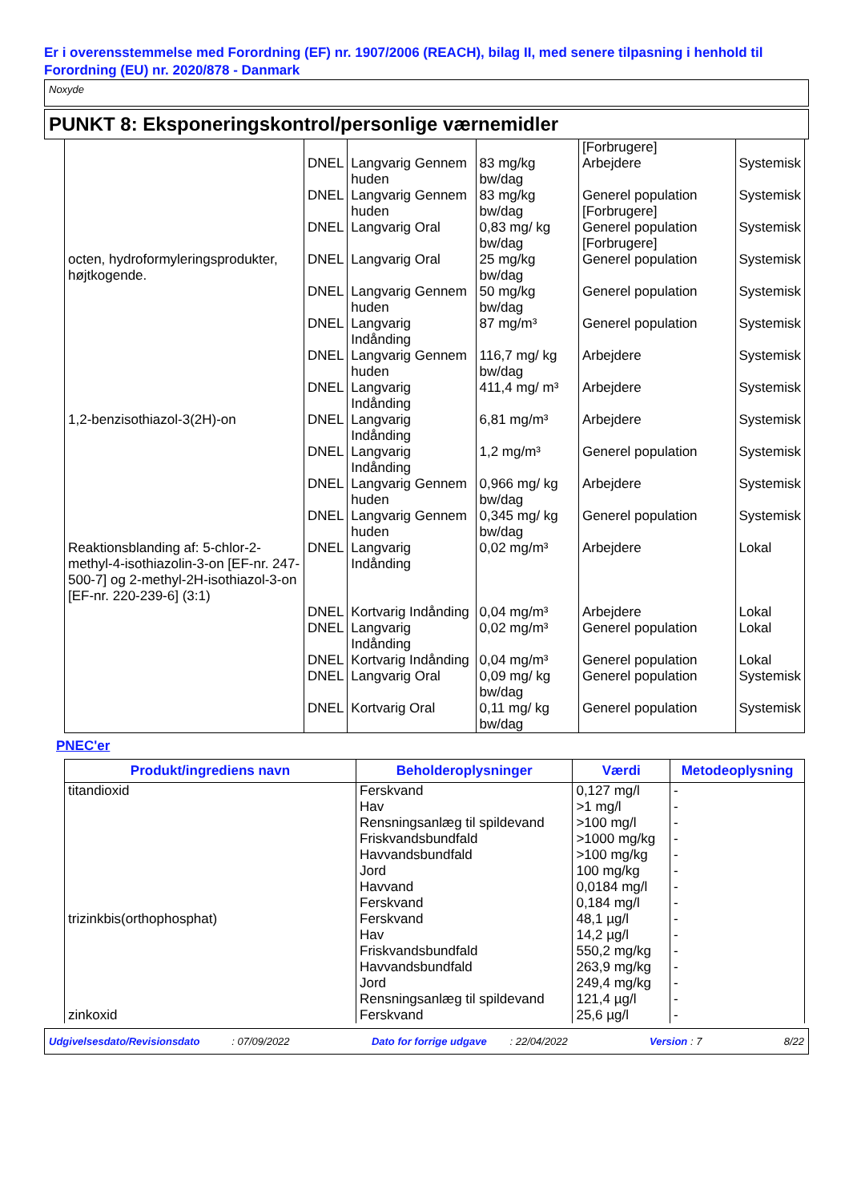Er i overensstemmelse med Forordning (EF) nr. 1907/2006 (REACH), bilag II, med senere tilpasning i henhold til Forordning (EU) nr. 2020/878 - Danmark
Noxyde
PUNKT 8: Eksponeringskontrol/personlige værnemidler
| | | | | [Forbrugere] | |
| | DNEL | Langvarig Gennem huden | 83 mg/kg bw/dag | Arbejdere | Systemisk |
| | DNEL | Langvarig Gennem huden | 83 mg/kg bw/dag | Generel population [Forbrugere] | Systemisk |
| | DNEL | Langvarig Oral | 0,83 mg/ kg bw/dag | Generel population [Forbrugere] | Systemisk |
| octen, hydroformyleringsprodukter, højtkogende. | DNEL | Langvarig Oral | 25 mg/kg bw/dag | Generel population | Systemisk |
| | DNEL | Langvarig Gennem huden | 50 mg/kg bw/dag | Generel population | Systemisk |
| | DNEL | Langvarig Indånding | 87 mg/m³ | Generel population | Systemisk |
| | DNEL | Langvarig Gennem huden | 116,7 mg/ kg bw/dag | Arbejdere | Systemisk |
| | DNEL | Langvarig Indånding | 411,4 mg/ m³ | Arbejdere | Systemisk |
| 1,2-benzisothiazol-3(2H)-on | DNEL | Langvarig Indånding | 6,81 mg/m³ | Arbejdere | Systemisk |
| | DNEL | Langvarig Indånding | 1,2 mg/m³ | Generel population | Systemisk |
| | DNEL | Langvarig Gennem huden | 0,966 mg/ kg bw/dag | Arbejdere | Systemisk |
| | DNEL | Langvarig Gennem huden | 0,345 mg/ kg bw/dag | Generel population | Systemisk |
| Reaktionsblanding af: 5-chlor-2-methyl-4-isothiazolin-3-on [EF-nr. 247-500-7] og 2-methyl-2H-isothiazol-3-on [EF-nr. 220-239-6] (3:1) | DNEL | Langvarig Indånding | 0,02 mg/m³ | Arbejdere | Lokal |
| | DNEL | Kortvarig Indånding | 0,04 mg/m³ | Arbejdere | Lokal |
| | DNEL | Langvarig Indånding | 0,02 mg/m³ | Generel population | Lokal |
| | DNEL | Kortvarig Indånding | 0,04 mg/m³ | Generel population | Lokal |
| | DNEL | Langvarig Oral | 0,09 mg/ kg bw/dag | Generel population | Systemisk |
| | DNEL | Kortvarig Oral | 0,11 mg/ kg bw/dag | Generel population | Systemisk |
PNEC'er
| Produkt/ingrediens navn | Beholderoplysninger | Værdi | Metodeoplysning |
| --- | --- | --- | --- |
| titandioxid | Ferskvand | 0,127 mg/l | - |
| | Hav | >1 mg/l | - |
| | Rensningsanlæg til spildevand | >100 mg/l | - |
| | Friskvandsbundfald | >1000 mg/kg | - |
| | Havvandsbundfald | >100 mg/kg | - |
| | Jord | 100 mg/kg | - |
| | Havvand | 0,0184 mg/l | - |
| | Ferskvand | 0,184 mg/l | - |
| trizinkbis(orthophosphat) | Ferskvand | 48,1 µg/l | - |
| | Hav | 14,2 µg/l | - |
| | Friskvandsbundfald | 550,2 mg/kg | - |
| | Havvandsbundfald | 263,9 mg/kg | - |
| | Jord | 249,4 mg/kg | - |
| | Rensningsanlæg til spildevand | 121,4 µg/l | - |
| zinkoxid | Ferskvand | 25,6 µg/l | - |
Udgivelsesdato/Revisionsdato : 07/09/2022 Dato for forrige udgave : 22/04/2022 Version : 7 8/22